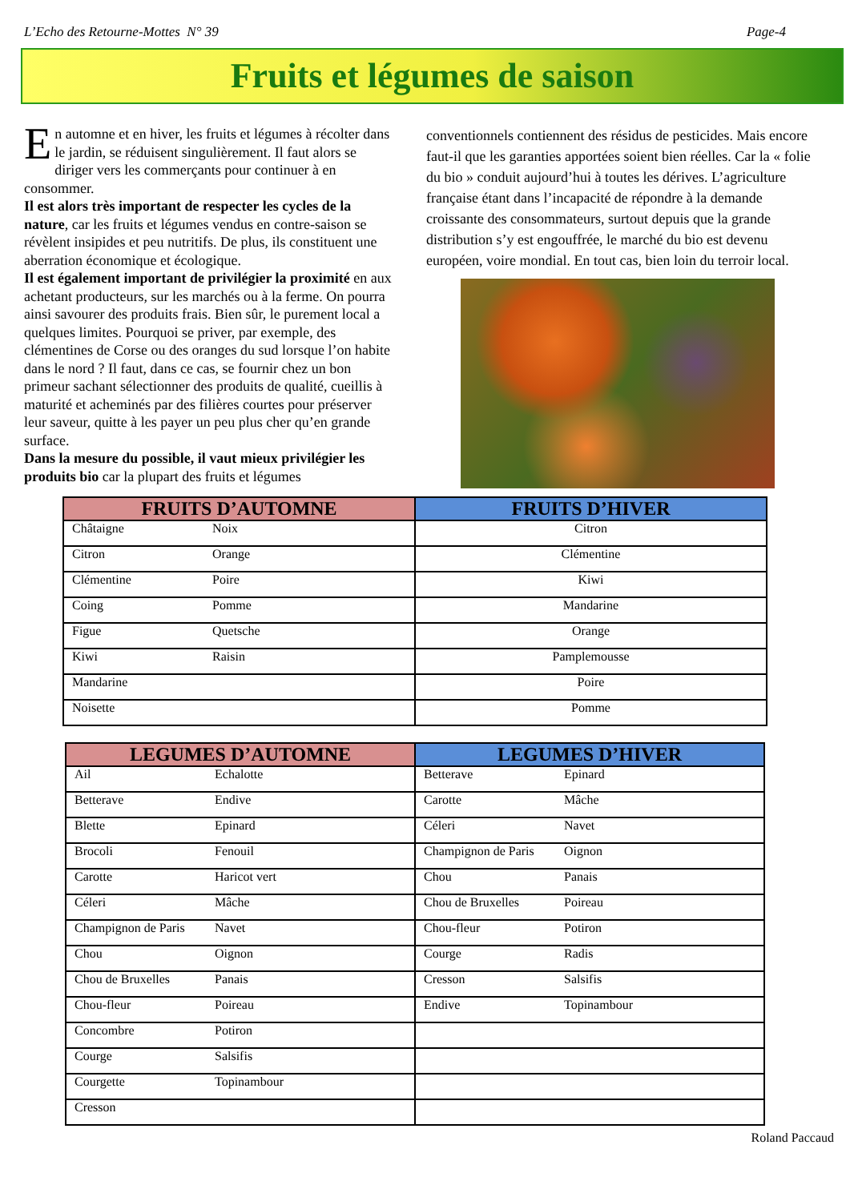L’Echo des Retourne-Mottes N° 39 Page-4
Fruits et légumes de saison
En automne et en hiver, les fruits et légumes à récolter dans le jardin, se réduisent singulièrement. Il faut alors se diriger vers les commerçants pour continuer à en consommer.
Il est alors très important de respecter les cycles de la nature, car les fruits et légumes vendus en contre-saison se révèlent insipides et peu nutritifs. De plus, ils constituent une aberration économique et écologique.
Il est également important de privilégier la proximité en aux achetant producteurs, sur les marchés ou à la ferme. On pourra ainsi savourer des produits frais. Bien sûr, le purement local a quelques limites. Pourquoi se priver, par exemple, des clémentines de Corse ou des oranges du sud lorsque l’on habite dans le nord ? Il faut, dans ce cas, se fournir chez un bon primeur sachant sélectionner des produits de qualité, cueillis à maturité et acheminés par des filières courtes pour préserver leur saveur, quitte à les payer un peu plus cher qu’en grande surface.
Dans la mesure du possible, il vaut mieux privilégier les produits bio car la plupart des fruits et légumes
conventionnels contiennent des résidus de pesticides. Mais encore faut-il que les garanties apportées soient bien réelles. Car la « folie du bio » conduit aujourd’hui à toutes les dérives. L’agriculture française étant dans l’incapacité de répondre à la demande croissante des consommateurs, surtout depuis que la grande distribution s’y est engouffrée, le marché du bio est devenu européen, voire mondial. En tout cas, bien loin du terroir local.
| FRUITS D’AUTOMNE | FRUITS D’HIVER |
| --- | --- |
| Châtaigne Noix | Citron |
| Citron Orange | Clémentine |
| Clémentine Poire | Kiwi |
| Coing Pomme | Mandarine |
| Figue Quetsche | Orange |
| Kiwi Raisin | Pamplemousse |
| Mandarine | Poire |
| Noisette | Pomme |
| LEGUMES D’AUTOMNE | LEGUMES D’HIVER |
| --- | --- |
| Ail Echalotte | Betterave Epinard |
| Betterave Endive | Carotte Mâche |
| Blette Epinard | Céleri Navet |
| Brocoli Fenouil | Champignon de Paris Oignon |
| Carotte Haricot vert | Chou Panais |
| Céleri Mâche | Chou de Bruxelles Poireau |
| Champignon de Paris Navet | Chou-fleur Potiron |
| Chou Oignon | Courge Radis |
| Chou de Bruxelles Panais | Cresson Salsifis |
| Chou-fleur Poireau | Endive Topinambour |
| Concombre Potiron | |
| Courge Salsifis | |
| Courgette Topinambour | |
| Cresson | |
Roland Paccaud